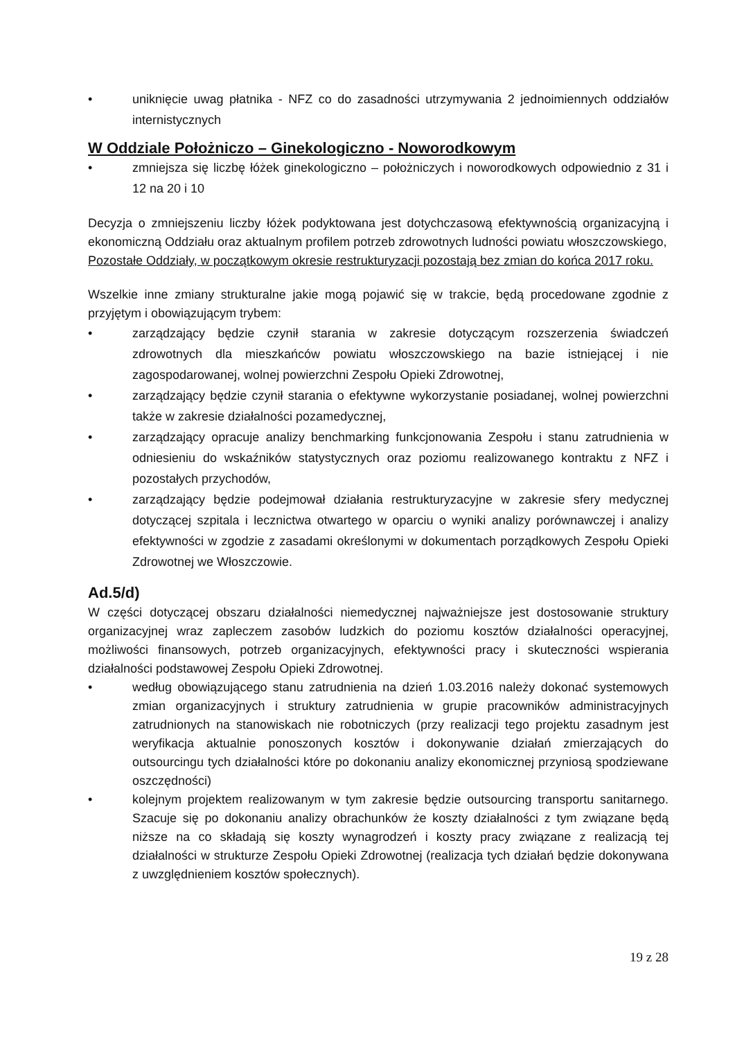• uniknięcie uwag płatnika - NFZ co do zasadności utrzymywania 2 jednoimiennych oddziałów internistycznych
W Oddziale Położniczo – Ginekologiczno - Noworodkowym
• zmniejsza się liczbę łóżek ginekologiczno – położniczych i noworodkowych odpowiednio z 31 i 12 na 20 i 10
Decyzja o zmniejszeniu liczby łóżek podyktowana jest dotychczasową efektywnością organizacyjną i ekonomiczną Oddziału oraz aktualnym profilem potrzeb zdrowotnych ludności powiatu włoszczowskiego,
Pozostałe Oddziały, w początkowym okresie restrukturyzacji pozostają bez zmian do końca 2017 roku.
Wszelkie inne zmiany strukturalne jakie mogą pojawić się w trakcie, będą procedowane zgodnie z przyjętym i obowiązującym trybem:
• zarządzający będzie czynił starania w zakresie dotyczącym rozszerzenia świadczeń zdrowotnych dla mieszkańców powiatu włoszczowskiego na bazie istniejącej i nie zagospodarowanej, wolnej powierzchni Zespołu Opieki Zdrowotnej,
• zarządzający będzie czynił starania o efektywne wykorzystanie posiadanej, wolnej powierzchni także w zakresie działalności pozamedycznej,
• zarządzający opracuje analizy benchmarking funkcjonowania Zespołu i stanu zatrudnienia w odniesieniu do wskaźników statystycznych oraz poziomu realizowanego kontraktu z NFZ i pozostałych przychodów,
• zarządzający będzie podejmował działania restrukturyzacyjne w zakresie sfery medycznej dotyczącej szpitala i lecznictwa otwartego w oparciu o wyniki analizy porównawczej i analizy efektywności w zgodzie z zasadami określonymi w dokumentach porządkowych Zespołu Opieki Zdrowotnej we Włoszczowie.
Ad.5/d)
W części dotyczącej obszaru działalności niemedycznej najważniejsze jest dostosowanie struktury organizacyjnej wraz zapleczem zasobów ludzkich do poziomu kosztów działalności operacyjnej, możliwości finansowych, potrzeb organizacyjnych, efektywności pracy i skuteczności wspierania działalności podstawowej Zespołu Opieki Zdrowotnej.
• według obowiązującego stanu zatrudnienia na dzień 1.03.2016 należy dokonać systemowych zmian organizacyjnych i struktury zatrudnienia w grupie pracowników administracyjnych zatrudnionych na stanowiskach nie robotniczych (przy realizacji tego projektu zasadnym jest weryfikacja aktualnie ponoszonych kosztów i dokonywanie działań zmierzających do outsourcingu tych działalności które po dokonaniu analizy ekonomicznej przyniosą spodziewane oszczędności)
• kolejnym projektem realizowanym w tym zakresie będzie outsourcing transportu sanitarnego. Szacuje się po dokonaniu analizy obrachunków że koszty działalności z tym związane będą niższe na co składają się koszty wynagrodzeń i koszty pracy związane z realizacją tej działalności w strukturze Zespołu Opieki Zdrowotnej (realizacja tych działań będzie dokonywana z uwzględnieniem kosztów społecznych).
19 z 28